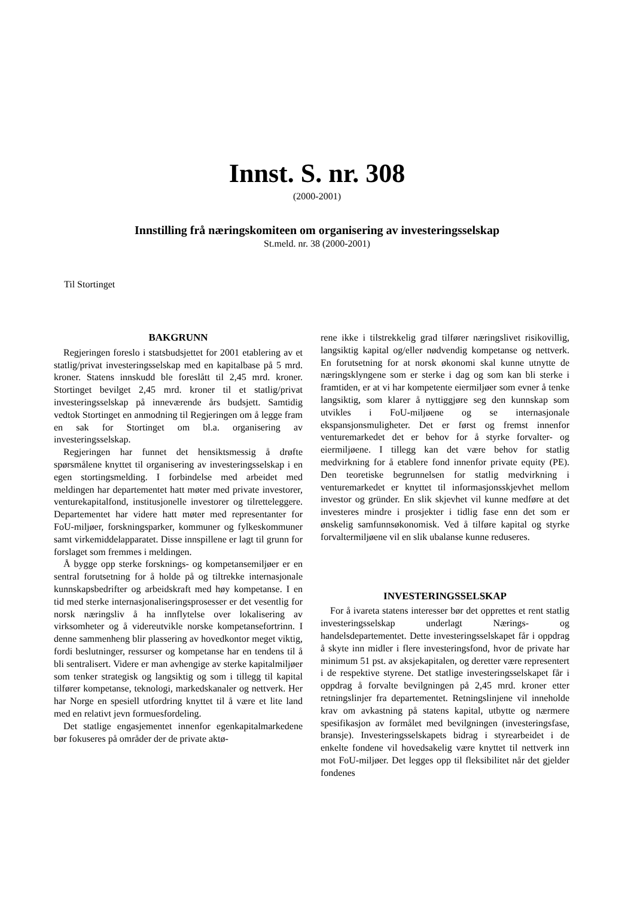Innst. S. nr. 308
(2000-2001)
Innstilling frå næringskomiteen om organisering av investeringsselskap
St.meld. nr. 38 (2000-2001)
Til Stortinget
BAKGRUNN
Regjeringen foreslo i statsbudsjettet for 2001 etablering av et statlig/privat investeringsselskap med en kapitalbase på 5 mrd. kroner. Statens innskudd ble foreslått til 2,45 mrd. kroner. Stortinget bevilget 2,45 mrd. kroner til et statlig/privat investeringsselskap på inneværende års budsjett. Samtidig vedtok Stortinget en anmodning til Regjeringen om å legge fram en sak for Stortinget om bl.a. organisering av investeringsselskap.
Regjeringen har funnet det hensiktsmessig å drøfte spørsmålene knyttet til organisering av investeringsselskap i en egen stortingsmelding. I forbindelse med arbeidet med meldingen har departementet hatt møter med private investorer, venturekapitalfond, institusjonelle investorer og tilretteleggere. Departementet har videre hatt møter med representanter for FoU-miljøer, forskningsparker, kommuner og fylkeskommuner samt virkemiddelapparatet. Disse innspillene er lagt til grunn for forslaget som fremmes i meldingen.
Å bygge opp sterke forsknings- og kompetansemiljøer er en sentral forutsetning for å holde på og tiltrekke internasjonale kunnskapsbedrifter og arbeidskraft med høy kompetanse. I en tid med sterke internasjonaliseringsprosesser er det vesentlig for norsk næringsliv å ha innflytelse over lokalisering av virksomheter og å videreutvikle norske kompetansefortrinn. I denne sammenheng blir plassering av hovedkontor meget viktig, fordi beslutninger, ressurser og kompetanse har en tendens til å bli sentralisert. Videre er man avhengige av sterke kapitalmiljøer som tenker strategisk og langsiktig og som i tillegg til kapital tilfører kompetanse, teknologi, markedskanaler og nettverk. Her har Norge en spesiell utfordring knyttet til å være et lite land med en relativt jevn formuesfordeling.
Det statlige engasjementet innenfor egenkapitalmarkedene bør fokuseres på områder der de private aktø-
rene ikke i tilstrekkelig grad tilfører næringslivet risikovillig, langsiktig kapital og/eller nødvendig kompetanse og nettverk. En forutsetning for at norsk økonomi skal kunne utnytte de næringsklyngene som er sterke i dag og som kan bli sterke i framtiden, er at vi har kompetente eiermiljøer som evner å tenke langsiktig, som klarer å nyttiggjøre seg den kunnskap som utvikles i FoU-miljøene og se internasjonale ekspansjonsmuligheter. Det er først og fremst innenfor venturemarkedet det er behov for å styrke forvalter- og eiermiljøene. I tillegg kan det være behov for statlig medvirkning for å etablere fond innenfor private equity (PE). Den teoretiske begrunnelsen for statlig medvirkning i venturemarkedet er knyttet til informasjonsskjevhet mellom investor og gründer. En slik skjevhet vil kunne medføre at det investeres mindre i prosjekter i tidlig fase enn det som er ønskelig samfunnsøkonomisk. Ved å tilføre kapital og styrke forvaltermiljøene vil en slik ubalanse kunne reduseres.
INVESTERINGSSELSKAP
For å ivareta statens interesser bør det opprettes et rent statlig investeringsselskap underlagt Nærings- og handelsdepartementet. Dette investeringsselskapet får i oppdrag å skyte inn midler i flere investeringsfond, hvor de private har minimum 51 pst. av aksjekapitalen, og deretter være representert i de respektive styrene. Det statlige investeringsselskapet får i oppdrag å forvalte bevilgningen på 2,45 mrd. kroner etter retningslinjer fra departementet. Retningslinjene vil inneholde krav om avkastning på statens kapital, utbytte og nærmere spesifikasjon av formålet med bevilgningen (investeringsfase, bransje). Investeringsselskapets bidrag i styrearbeidet i de enkelte fondene vil hovedsakelig være knyttet til nettverk inn mot FoU-miljøer. Det legges opp til fleksibilitet når det gjelder fondenes